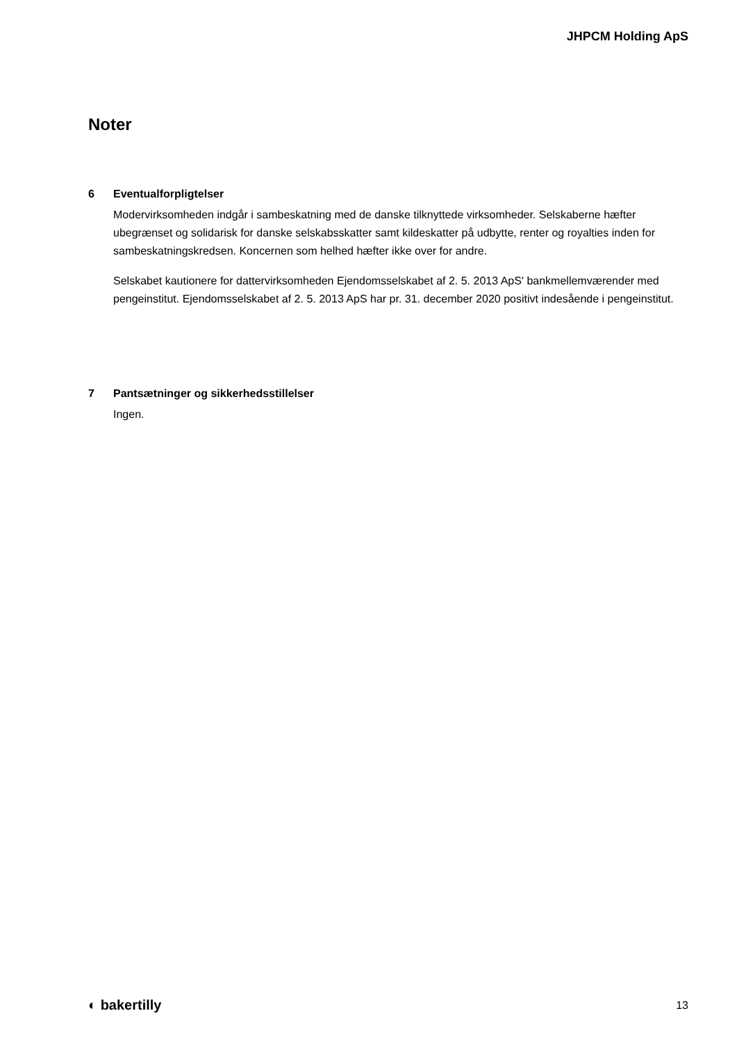JHPCM Holding ApS
Noter
6 Eventualforpligtelser
Modervirksomheden indgår i sambeskatning med de danske tilknyttede virksomheder. Selskaberne hæfter ubegrænset og solidarisk for danske selskabsskatter samt kildeskatter på udbytte, renter og royalties inden for sambeskatningskredsen. Koncernen som helhed hæfter ikke over for andre.
Selskabet kautionere for dattervirksomheden Ejendomsselskabet af 2. 5. 2013 ApS' bankmellemværender med pengeinstitut. Ejendomsselskabet af 2. 5. 2013 ApS har pr. 31. december 2020 positivt indesående i pengeinstitut.
7 Pantsætninger og sikkerhedsstillelser
Ingen.
◐ bakertilly 13